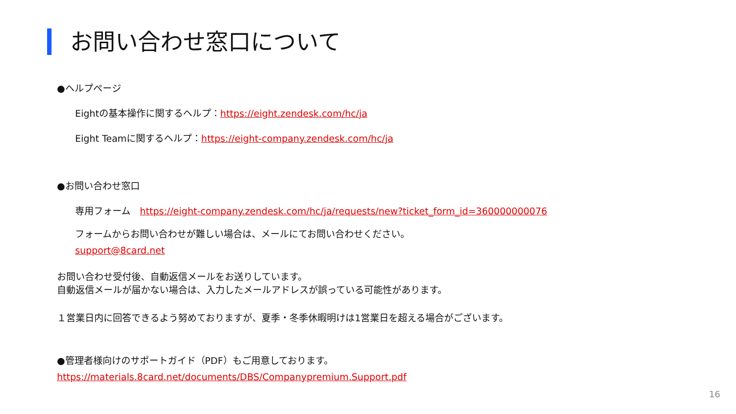お問い合わせ窓口について
●ヘルプページ
Eightの基本操作に関するヘルプ：https://eight.zendesk.com/hc/ja
Eight Teamに関するヘルプ：https://eight-company.zendesk.com/hc/ja
●お問い合わせ窓口
専用フォーム　https://eight-company.zendesk.com/hc/ja/requests/new?ticket_form_id=360000000076
フォームからお問い合わせが難しい場合は、メールにてお問い合わせください。
support@8card.net
お問い合わせ受付後、自動返信メールをお送りしています。
自動返信メールが届かない場合は、入力したメールアドレスが誤っている可能性があります。
１営業日内に回答できるよう努めておりますが、夏季・冬季休暇明けは1営業日を超える場合がございます。
●管理者様向けのサポートガイド（PDF）もご用意しております。
https://materials.8card.net/documents/DBS/Companypremium.Support.pdf
16